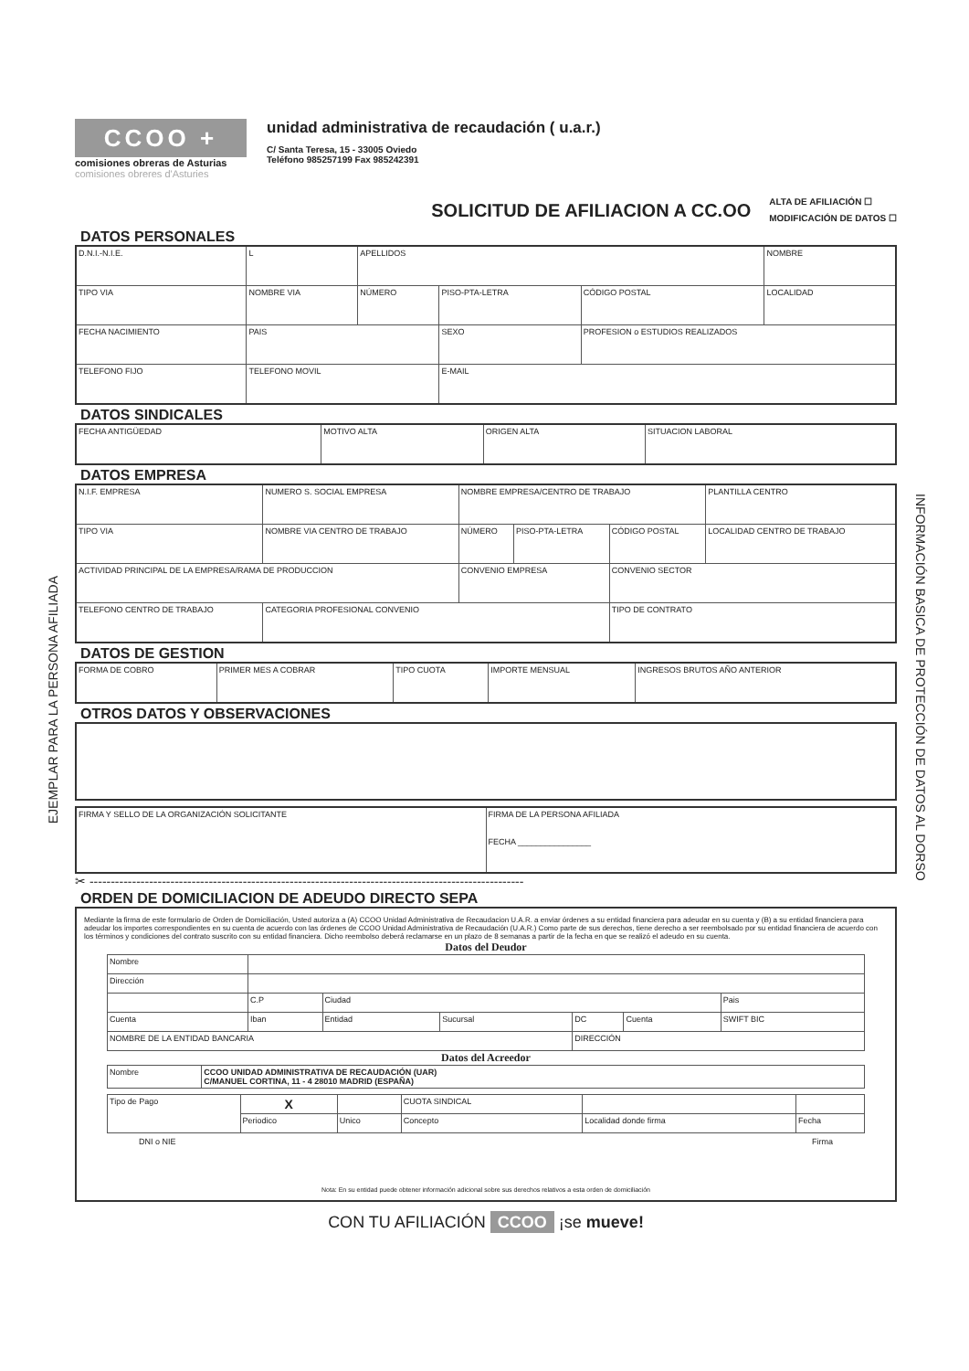EJEMPLAR PARA LA PERSONA AFILIADA
INFORMACIÓN BASICA DE PROTECCIÓN DE DATOS AL DORSO
CCOO +
comisiones obreras de Asturias
comisiones obreres d'Asturies
unidad administrativa de recaudación ( u.a.r.)
C/ Santa Teresa, 15 - 33005 Oviedo
Teléfono 985257199 Fax 985242391
SOLICITUD DE AFILIACION A CC.OO
ALTA DE AFILIACIÓN ☐
MODIFICACIÓN DE DATOS ☐
DATOS PERSONALES
| D.N.I.-N.I.E. | L | APELLIDOS | | | | NOMBRE |
| TIPO VIA | NOMBRE VIA | NÚMERO | PISO-PTA-LETRA | CÓDIGO POSTAL | LOCALIDAD | |
| FECHA NACIMIENTO | PAIS | | SEXO | PROFESION o ESTUDIOS REALIZADOS | | |
| TELEFONO FIJO | TELEFONO MOVIL | | E-MAIL | | | |
DATOS SINDICALES
| FECHA ANTIGÜEDAD | MOTIVO ALTA | ORIGEN ALTA | SITUACION LABORAL |
DATOS EMPRESA
| N.I.F. EMPRESA | NUMERO S. SOCIAL EMPRESA | NOMBRE EMPRESA/CENTRO DE TRABAJO | | | PLANTILLA CENTRO |
| TIPO VIA | NOMBRE VIA CENTRO DE TRABAJO | NÚMERO | PISO-PTA-LETRA | CÓDIGO POSTAL | LOCALIDAD CENTRO DE TRABAJO |
| ACTIVIDAD PRINCIPAL DE LA EMPRESA/RAMA DE PRODUCCION | | CONVENIO EMPRESA | | CONVENIO SECTOR | |
| TELEFONO CENTRO DE TRABAJO | CATEGORIA PROFESIONAL CONVENIO | | | TIPO DE CONTRATO | |
DATOS DE GESTION
| FORMA DE COBRO | PRIMER MES A COBRAR | TIPO CUOTA | IMPORTE MENSUAL | INGRESOS BRUTOS AÑO ANTERIOR |
OTROS DATOS Y OBSERVACIONES
| FIRMA Y SELLO DE LA ORGANIZACIÓN SOLICITANTE | FIRMA DE LA PERSONA AFILIADA FECHA ________________ |
✂ ------------------------------------------------------------------------------------------------------
ORDEN DE DOMICILIACION DE ADEUDO DIRECTO SEPA
Mediante la firma de este formulario de Orden de Domiciliación, Usted autoriza a (A) CCOO Unidad Administrativa de Recaudacion U.A.R. a enviar órdenes a su entidad financiera para adeudar en su cuenta y (B) a su entidad financiera para adeudar los importes correspondientes en su cuenta de acuerdo con las órdenes de CCOO Unidad Administrativa de Recaudación (U.A.R.) Como parte de sus derechos, tiene derecho a ser reembolsado por su entidad financiera de acuerdo con los términos y condiciones del contrato suscrito con su entidad financiera. Dicho reembolso deberá reclamarse en un plazo de 8 semanas a partir de la fecha en que se realizó el adeudo en su cuenta.
Datos del Deudor
| Nombre | | | | | | |
| Dirección | | | | | | |
| | C.P | Ciudad | | | | Pais |
| Cuenta | Iban | Entidad | Sucursal | DC | Cuenta | SWIFT BIC |
| NOMBRE DE LA ENTIDAD BANCARIA | | | | DIRECCIÓN | | |
Datos del Acreedor
| Nombre | CCOO UNIDAD ADMINISTRATIVA DE RECAUDACIÓN (UAR) C/MANUEL CORTINA, 11 - 4 28010 MADRID (ESPAÑA) |
| Tipo de Pago | X | | CUOTA SINDICAL | | |
| | Periodico | Unico | Concepto | Localidad donde firma | Fecha |
DNI o NIE Firma
Nota: En su entidad puede obtener información adicional sobre sus derechos relativos a esta orden de domiciliación
CON TU AFILIACIÓN CCOO ¡se mueve!